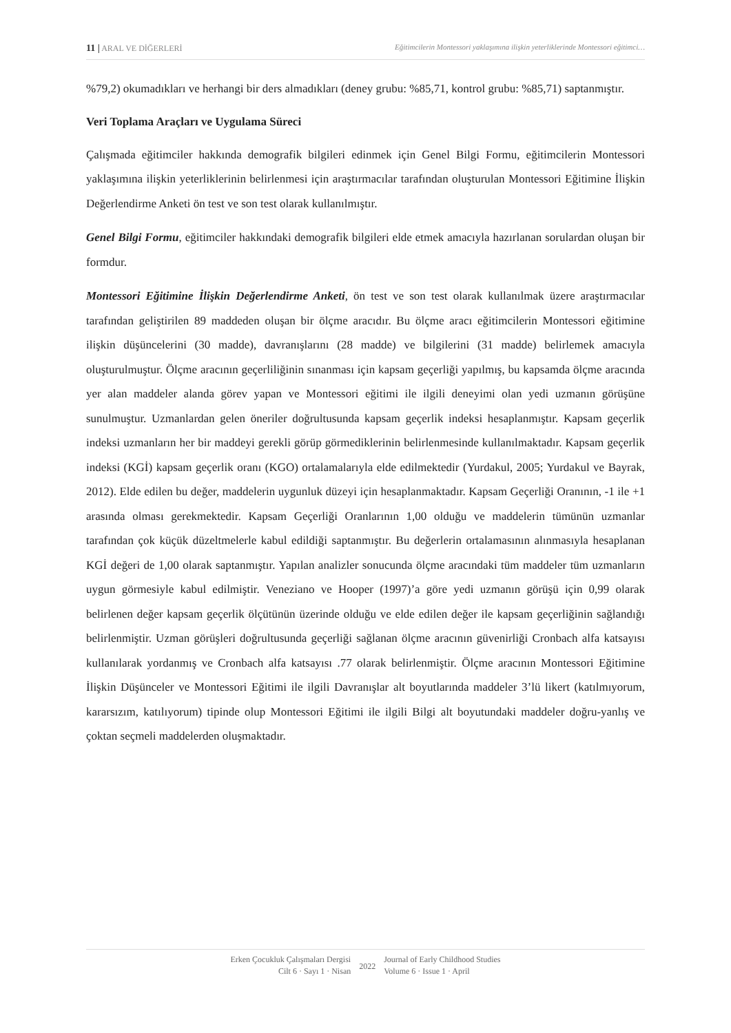11 | ARAL VE DİĞERLERİ Eğitimcilerin Montessori yaklaşımına ilişkin yeterliklerinde Montessori eğitimci…
%79,2) okumadıkları ve herhangi bir ders almadıkları (deney grubu: %85,71, kontrol grubu: %85,71) saptanmıştır.
Veri Toplama Araçları ve Uygulama Süreci
Çalışmada eğitimciler hakkında demografik bilgileri edinmek için Genel Bilgi Formu, eğitimcilerin Montessori yaklaşımına ilişkin yeterliklerinin belirlenmesi için araştırmacılar tarafından oluşturulan Montessori Eğitimine İlişkin Değerlendirme Anketi ön test ve son test olarak kullanılmıştır.
Genel Bilgi Formu, eğitimciler hakkındaki demografik bilgileri elde etmek amacıyla hazırlanan sorulardan oluşan bir formdur.
Montessori Eğitimine İlişkin Değerlendirme Anketi, ön test ve son test olarak kullanılmak üzere araştırmacılar tarafından geliştirilen 89 maddeden oluşan bir ölçme aracıdır. Bu ölçme aracı eğitimcilerin Montessori eğitimine ilişkin düşüncelerini (30 madde), davranışlarını (28 madde) ve bilgilerini (31 madde) belirlemek amacıyla oluşturulmuştur. Ölçme aracının geçerliliğinin sınanması için kapsam geçerliği yapılmış, bu kapsamda ölçme aracında yer alan maddeler alanda görev yapan ve Montessori eğitimi ile ilgili deneyimi olan yedi uzmanın görüşüne sunulmuştur. Uzmanlardan gelen öneriler doğrultusunda kapsam geçerlik indeksi hesaplanmıştır. Kapsam geçerlik indeksi uzmanların her bir maddeyi gerekli görüp görmediklerinin belirlenmesinde kullanılmaktadır. Kapsam geçerlik indeksi (KGİ) kapsam geçerlik oranı (KGO) ortalamalarıyla elde edilmektedir (Yurdakul, 2005; Yurdakul ve Bayrak, 2012). Elde edilen bu değer, maddelerin uygunluk düzeyi için hesaplanmaktadır. Kapsam Geçerliği Oranının, -1 ile +1 arasında olması gerekmektedir. Kapsam Geçerliği Oranlarının 1,00 olduğu ve maddelerin tümünün uzmanlar tarafından çok küçük düzeltmelerle kabul edildiği saptanmıştır. Bu değerlerin ortalamasının alınmasıyla hesaplanan KGİ değeri de 1,00 olarak saptanmıştır. Yapılan analizler sonucunda ölçme aracındaki tüm maddeler tüm uzmanların uygun görmesiyle kabul edilmiştir. Veneziano ve Hooper (1997)’a göre yedi uzmanın görüşü için 0,99 olarak belirlenen değer kapsam geçerlik ölçütünün üzerinde olduğu ve elde edilen değer ile kapsam geçerliğinin sağlandığı belirlenmiştir. Uzman görüşleri doğrultusunda geçerliği sağlanan ölçme aracının güvenirliği Cronbach alfa katsayısı kullanılarak yordanmış ve Cronbach alfa katsayısı .77 olarak belirlenmiştir. Ölçme aracının Montessori Eğitimine İlişkin Düşünceler ve Montessori Eğitimi ile ilgili Davranışlar alt boyutlarında maddeler 3’lü likert (katılmıyorum, kararsızım, katılıyorum) tipinde olup Montessori Eğitimi ile ilgili Bilgi alt boyutundaki maddeler doğru-yanlış ve çoktan seçmeli maddelerden oluşmaktadır.
Erken Çocukluk Çalışmaları Dergisi
Cilt 6 · Sayı 1 · Nisan
2022
Journal of Early Childhood Studies
Volume 6 · Issue 1 · April